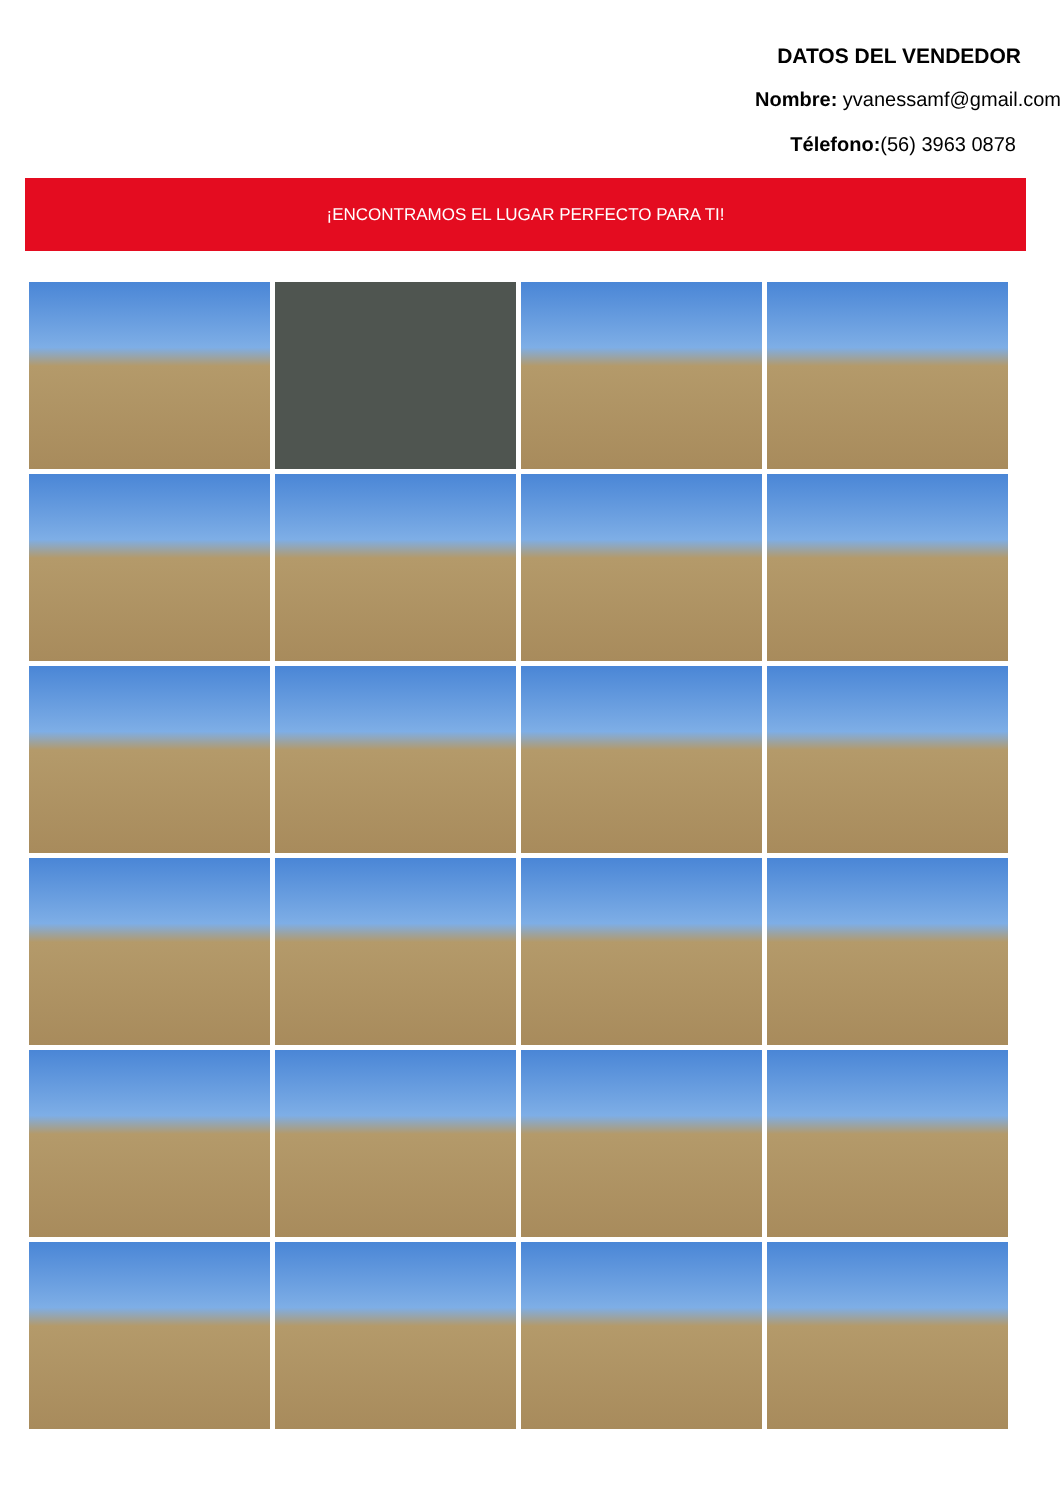DATOS DEL VENDEDOR
Nombre: yvanessamf@gmail.com
Télefono:(56) 3963 0878
¡ENCONTRAMOS EL LUGAR PERFECTO PARA TI!